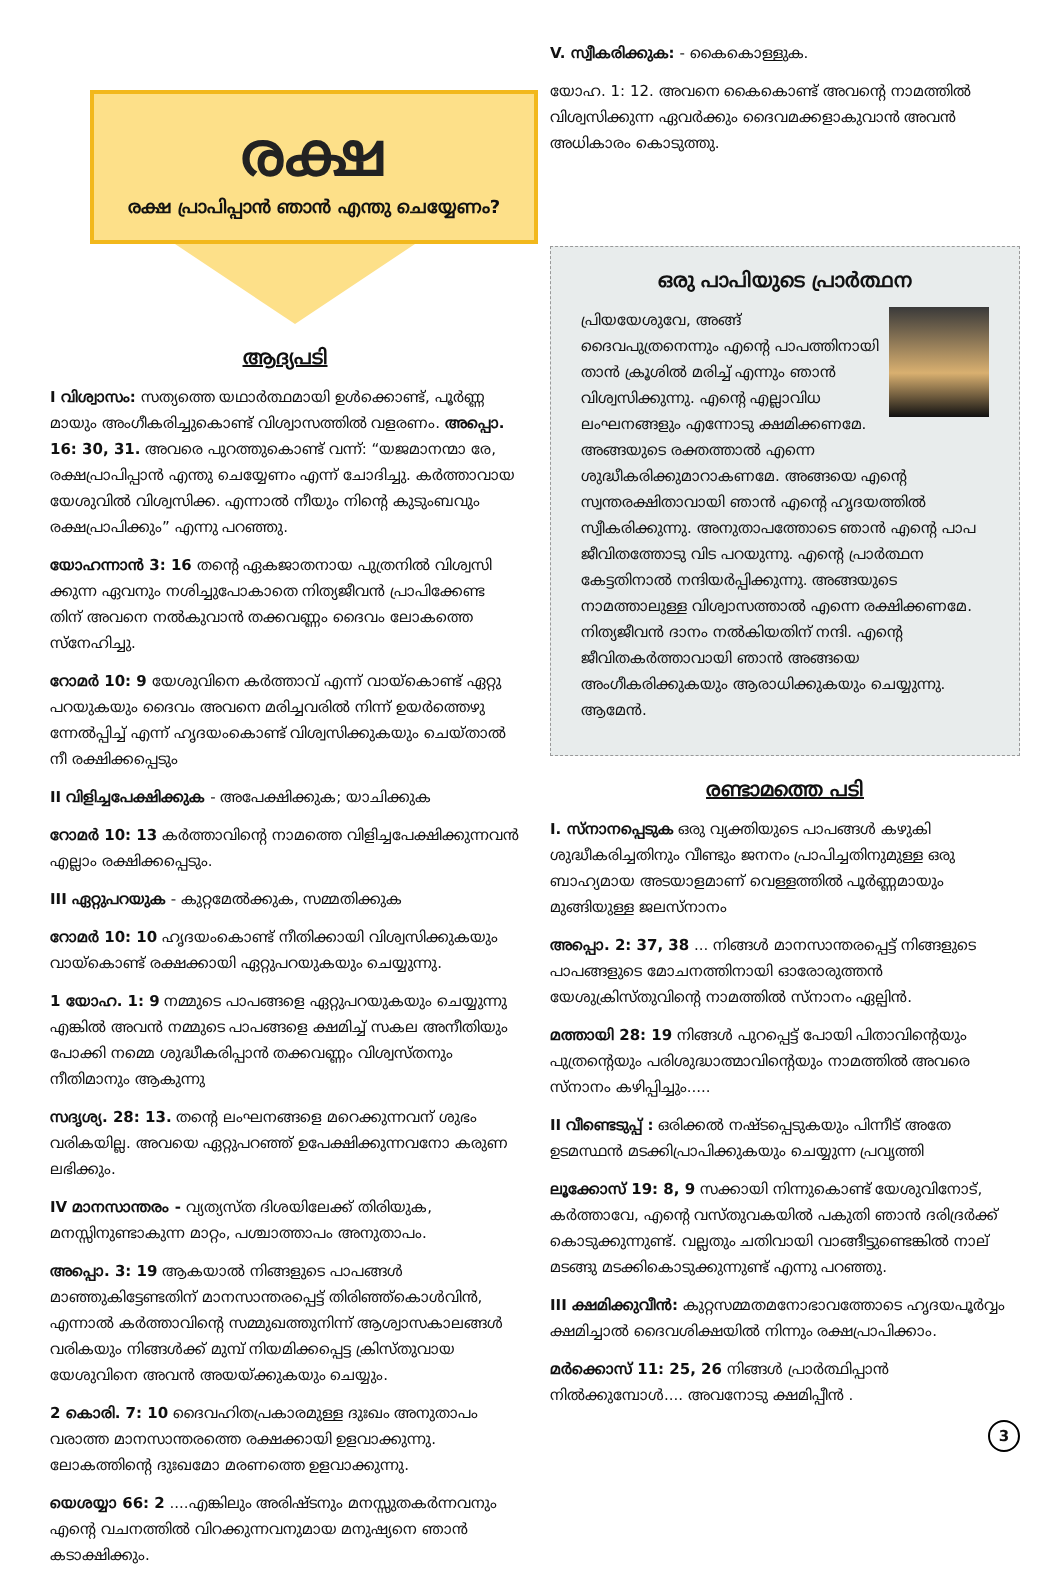രക്ഷ
രക്ഷ പ്രാപിപ്പാൻ ഞാൻ എന്തു ചെയ്യേണം?
ആദ്യപടി
I വിശ്വാസം: സത്യത്തെ യഥാർത്ഥമായി ഉൾക്കൊണ്ട്, പൂർണ്ണ മായും അംഗീകരിച്ചുകൊണ്ട് വിശ്വാസത്തിൽ വളരണം. അപ്പൊ. 16: 30, 31. അവരെ പുറത്തുകൊണ്ട് വന്ന്: “യജമാനന്മാ രേ, രക്ഷപ്രാപിപ്പാൻ എന്തു ചെയ്യേണം എന്ന് ചോദിച്ചു. കർത്താവായ യേശുവിൽ വിശ്വസിക്ക. എന്നാൽ നീയും നിന്റെ കുടുംബവും രക്ഷപ്രാപിക്കും” എന്നു പറഞ്ഞു.
യോഹന്നാൻ 3: 16 തന്റെ ഏകജാതനായ പുത്രനിൽ വിശ്വസി ക്കുന്ന ഏവനും നശിച്ചുപോകാതെ നിത്യജീവൻ പ്രാപിക്കേണ്ട തിന് അവനെ നൽകുവാൻ തക്കവണ്ണം ദൈവം ലോകത്തെ സ്നേഹിച്ചു.
റോമർ 10: 9 യേശുവിനെ കർത്താവ് എന്ന് വായ്കൊണ്ട് ഏറ്റു പറയുകയും ദൈവം അവനെ മരിച്ചവരിൽ നിന്ന് ഉയർത്തെഴു ന്നേൽപ്പിച്ച് എന്ന് ഹൃദയംകൊണ്ട് വിശ്വസിക്കുകയും ചെയ്താൽ നീ രക്ഷിക്കപ്പെടും
II വിളിച്ചപേക്ഷിക്കുക - അപേക്ഷിക്കുക; യാചിക്കുക
റോമർ 10: 13 കർത്താവിന്റെ നാമത്തെ വിളിച്ചപേക്ഷിക്കുന്നവൻ എല്ലാം രക്ഷിക്കപ്പെടും.
III ഏറ്റുപറയുക - കുറ്റമേൽക്കുക, സമ്മതിക്കുക
റോമർ 10: 10 ഹൃദയംകൊണ്ട് നീതിക്കായി വിശ്വസിക്കുകയും വായ്കൊണ്ട് രക്ഷക്കായി ഏറ്റുപറയുകയും ചെയ്യുന്നു.
1 യോഹ. 1: 9 നമ്മുടെ പാപങ്ങളെ ഏറ്റുപറയുകയും ചെയ്യുന്നു എങ്കിൽ അവൻ നമ്മുടെ പാപങ്ങളെ ക്ഷമിച്ച് സകല അനീതിയും പോക്കി നമ്മെ ശുദ്ധീകരിപ്പാൻ തക്കവണ്ണം വിശ്വസ്തനും നീതിമാനും ആകുന്നു
സദൃശ്യ. 28: 13. തന്റെ ലംഘനങ്ങളെ മറെക്കുന്നവന് ശുഭം വരികയില്ല. അവയെ ഏറ്റുപറഞ്ഞ് ഉപേക്ഷിക്കുന്നവനോ കരുണ ലഭിക്കും.
IV മാനസാന്തരം - വ്യത്യസ്ത ദിശയിലേക്ക് തിരിയുക, മനസ്സിനുണ്ടാകുന്ന മാറ്റം, പശ്ചാത്താപം അനുതാപം.
അപ്പൊ. 3: 19 ആകയാൽ നിങ്ങളുടെ പാപങ്ങൾ മാഞ്ഞുകിട്ടേണ്ടതിന് മാനസാന്തരപ്പെട്ട് തിരിഞ്ഞ്കൊൾവിൻ, എന്നാൽ കർത്താവിന്റെ സമ്മുഖത്തുനിന്ന് ആശ്വാസകാലങ്ങൾ വരികയും നിങ്ങൾക്ക് മുമ്പ് നിയമിക്കപ്പെട്ട ക്രിസ്തുവായ യേശുവിനെ അവൻ അയയ്ക്കുകയും ചെയ്യും.
2 കൊരി. 7: 10 ദൈവഹിതപ്രകാരമുള്ള ദുഃഖം അനുതാപം വരാത്ത മാനസാന്തരത്തെ രക്ഷക്കായി ഉളവാക്കുന്നു. ലോകത്തിന്റെ ദുഃഖമോ മരണത്തെ ഉളവാക്കുന്നു.
യെശയ്യാ 66: 2 ....എങ്കിലും അരിഷ്ടനും മനസ്സുതകർന്നവനും എന്റെ വചനത്തിൽ വിറക്കുന്നവനുമായ മനുഷ്യനെ ഞാൻ കടാക്ഷിക്കും.
V. സ്വീകരിക്കുക: - കൈകൊള്ളുക.
യോഹ. 1: 12. അവനെ കൈകൊണ്ട് അവന്റെ നാമത്തിൽ വിശ്വസിക്കുന്ന ഏവർക്കും ദൈവമക്കളാകുവാൻ അവൻ അധികാരം കൊടുത്തു.
ഒരു പാപിയുടെ പ്രാർത്ഥന
പ്രിയയേശുവേ, അങ്ങ് ദൈവപുത്രനെന്നും എന്റെ പാപത്തിനായി താൻ ക്രൂശിൽ മരിച്ച് എന്നും ഞാൻ വിശ്വസിക്കുന്നു. എന്റെ എല്ലാവിധ ലംഘനങ്ങളും എന്നോടു ക്ഷമിക്കണമേ. അങ്ങയുടെ രക്തത്താൽ എന്നെ ശുദ്ധീകരിക്കുമാറാകണമേ. അങ്ങയെ എന്റെ സ്വന്തരക്ഷിതാവായി ഞാൻ എന്റെ ഹൃദയത്തിൽ സ്വീകരിക്കുന്നു. അനുതാപത്തോടെ ഞാൻ എന്റെ പാപ ജീവിതത്തോടു വിട പറയുന്നു. എന്റെ പ്രാർത്ഥന കേട്ടതിനാൽ നന്ദിയർപ്പിക്കുന്നു. അങ്ങയുടെ നാമത്താലുള്ള വിശ്വാസത്താൽ എന്നെ രക്ഷിക്കണമേ. നിത്യജീവൻ ദാനം നൽകിയതിന് നന്ദി. എന്റെ ജീവിതകർത്താവായി ഞാൻ അങ്ങയെ അംഗീകരിക്കുകയും ആരാധിക്കുകയും ചെയ്യുന്നു. ആമേൻ.
രണ്ടാമത്തെ പടി
I. സ്നാനപ്പെടുക ഒരു വ്യക്തിയുടെ പാപങ്ങൾ കഴുകി ശുദ്ധീകരിച്ചതിനും വീണ്ടും ജനനം പ്രാപിച്ചതിനുമുള്ള ഒരു ബാഹ്യമായ അടയാളമാണ് വെള്ളത്തിൽ പൂർണ്ണമായും മുങ്ങിയുള്ള ജലസ്നാനം
അപ്പൊ. 2: 37, 38 ... നിങ്ങൾ മാനസാന്തരപ്പെട്ട് നിങ്ങളുടെ പാപങ്ങളുടെ മോചനത്തിനായി ഓരോരുത്തൻ യേശുക്രിസ്തുവിന്റെ നാമത്തിൽ സ്നാനം ഏല്പിൻ.
മത്തായി 28: 19 നിങ്ങൾ പുറപ്പെട്ട് പോയി പിതാവിന്റെയും പുത്രന്റെയും പരിശുദ്ധാത്മാവിന്റെയും നാമത്തിൽ അവരെ സ്നാനം കഴിപ്പിച്ചും.....
II വീണ്ടെടുപ്പ് : ഒരിക്കൽ നഷ്ടപ്പെടുകയും പിന്നീട് അതേ ഉടമസ്ഥൻ മടക്കിപ്രാപിക്കുകയും ചെയ്യുന്ന പ്രവൃത്തി
ലൂക്കോസ് 19: 8, 9 സക്കായി നിന്നുകൊണ്ട് യേശുവിനോട്, കർത്താവേ, എന്റെ വസ്തുവകയിൽ പകുതി ഞാൻ ദരിദ്രർക്ക് കൊടുക്കുന്നുണ്ട്. വല്ലതും ചതിവായി വാങ്ങീട്ടുണ്ടെങ്കിൽ നാല് മടങ്ങു മടക്കികൊടുക്കുന്നുണ്ട് എന്നു പറഞ്ഞു.
III ക്ഷമിക്കുവീൻ: കുറ്റസമ്മതമനോഭാവത്തോടെ ഹൃദയപൂർവ്വം ക്ഷമിച്ചാൽ ദൈവശിക്ഷയിൽ നിന്നും രക്ഷപ്രാപിക്കാം.
മർക്കൊസ് 11: 25, 26 നിങ്ങൾ പ്രാർത്ഥിപ്പാൻ നിൽക്കുമ്പോൾ.... അവനോടു ക്ഷമിപ്പീൻ .
3